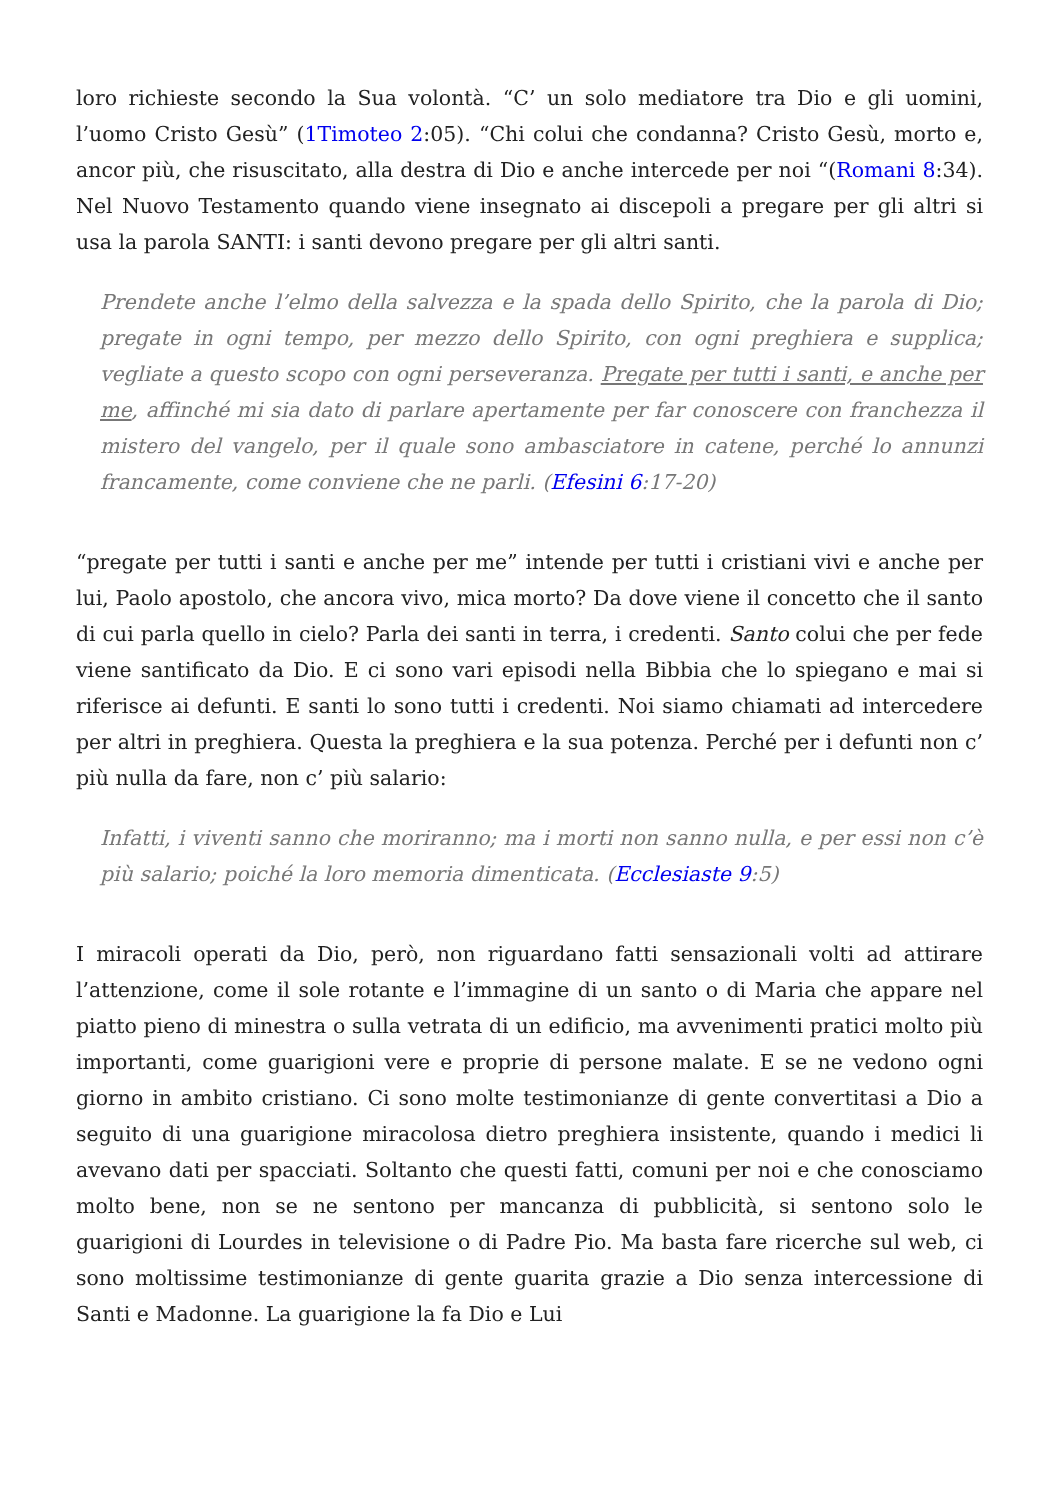loro richieste secondo la Sua volontà. “C’ un solo mediatore tra Dio e gli uomini, l’uomo Cristo Gesù” (1Timoteo 2:05). “Chi colui che condanna? Cristo Gesù, morto e, ancor più, che risuscitato, alla destra di Dio e anche intercede per noi “(Romani 8:34). Nel Nuovo Testamento quando viene insegnato ai discepoli a pregare per gli altri si usa la parola SANTI: i santi devono pregare per gli altri santi.
Prendete anche l’elmo della salvezza e la spada dello Spirito, che la parola di Dio; pregate in ogni tempo, per mezzo dello Spirito, con ogni preghiera e supplica; vegliate a questo scopo con ogni perseveranza. Pregate per tutti i santi, e anche per me, affinché mi sia dato di parlare apertamente per far conoscere con franchezza il mistero del vangelo, per il quale sono ambasciatore in catene, perché lo annunzi francamente, come conviene che ne parli. (Efesini 6:17-20)
“pregate per tutti i santi e anche per me” intende per tutti i cristiani vivi e anche per lui, Paolo apostolo, che ancora vivo, mica morto? Da dove viene il concetto che il santo di cui parla quello in cielo? Parla dei santi in terra, i credenti. Santo colui che per fede viene santificato da Dio. E ci sono vari episodi nella Bibbia che lo spiegano e mai si riferisce ai defunti. E santi lo sono tutti i credenti. Noi siamo chiamati ad intercedere per altri in preghiera. Questa la preghiera e la sua potenza. Perché per i defunti non c’ più nulla da fare, non c’ più salario:
Infatti, i viventi sanno che moriranno; ma i morti non sanno nulla, e per essi non c’è più salario; poiché la loro memoria dimenticata. (Ecclesiaste 9:5)
I miracoli operati da Dio, però, non riguardano fatti sensazionali volti ad attirare l’attenzione, come il sole rotante e l’immagine di un santo o di Maria che appare nel piatto pieno di minestra o sulla vetrata di un edificio, ma avvenimenti pratici molto più importanti, come guarigioni vere e proprie di persone malate. E se ne vedono ogni giorno in ambito cristiano. Ci sono molte testimonianze di gente convertitasi a Dio a seguito di una guarigione miracolosa dietro preghiera insistente, quando i medici li avevano dati per spacciati. Soltanto che questi fatti, comuni per noi e che conosciamo molto bene, non se ne sentono per mancanza di pubblicità, si sentono solo le guarigioni di Lourdes in televisione o di Padre Pio. Ma basta fare ricerche sul web, ci sono moltissime testimonianze di gente guarita grazie a Dio senza intercessione di Santi e Madonne. La guarigione la fa Dio e Lui